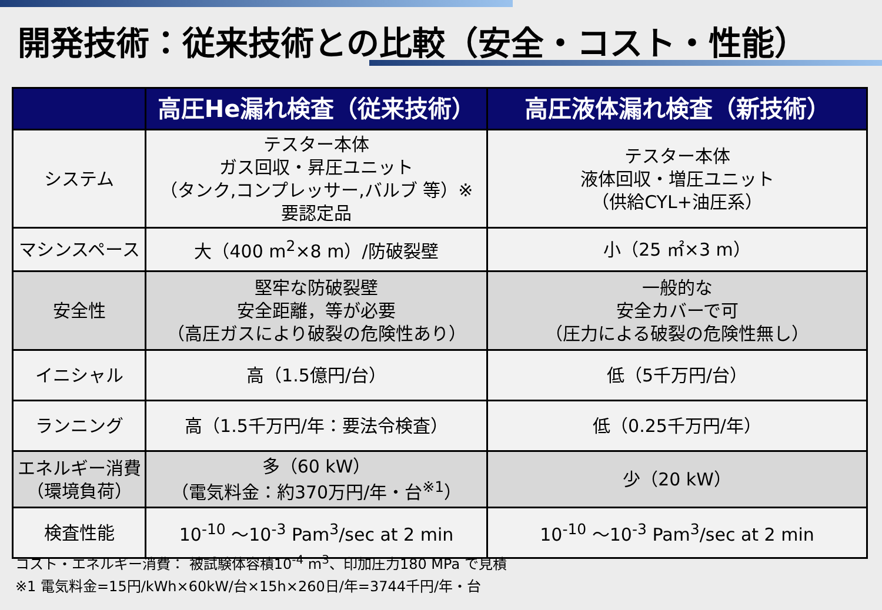開発技術：従来技術との比較（安全・コスト・性能）
| | 高圧He漏れ検査（従来技術） | 高圧液体漏れ検査（新技術） |
| --- | --- | --- |
| システム | テスター本体 ガス回収・昇圧ユニット （タンク,コンプレッサー,バルブ 等）※ 要認定品 | テスター本体 液体回収・増圧ユニット （供給CYL+油圧系） |
| マシンスペース | 大（400 m<sup>2</sup>×8 m）/防破裂壁 | 小（25 ㎡×3 m） |
| 安全性 | 堅牢な防破裂壁 安全距離，等が必要 （高圧ガスにより破裂の危険性あり） | 一般的な 安全カバーで可 （圧力による破裂の危険性無し） |
| イニシャル | 高（1.5億円/台） | 低（5千万円/台） |
| ランニング | 高（1.5千万円/年：要法令検査） | 低（0.25千万円/年） |
| エネルギー消費 （環境負荷） | 多（60 kW） （電気料金：約370万円/年・台<sup>※1</sup>） | 少（20 kW） |
| 検査性能 | 10<sup>-10</sup> ～10<sup>-3</sup> Pam<sup>3</sup>/sec at 2 min | 10<sup>-10</sup> ～10<sup>-3</sup> Pam<sup>3</sup>/sec at 2 min |
コスト・エネルギー消費： 被試験体容積10<sup>-4</sup> m<sup>3</sup>、印加圧力180 MPa で見積
※1 電気料金=15円/kWh×60kW/台×15h×260日/年=3744千円/年・台